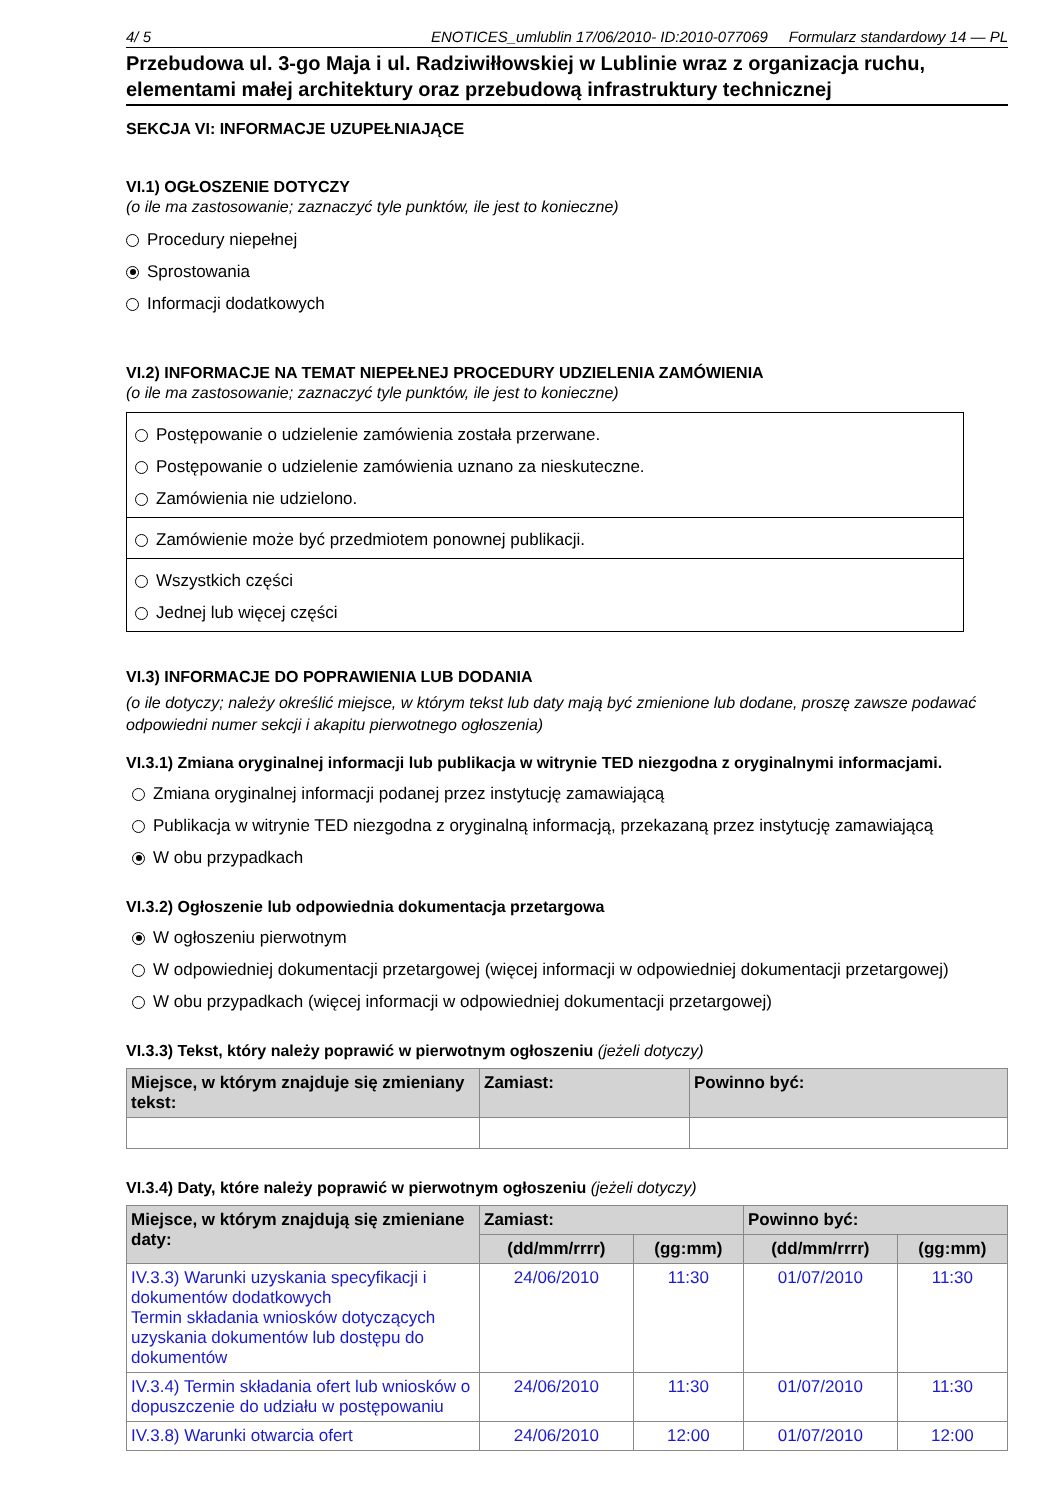4/ 5 ENOTICES_umlublin 17/06/2010- ID:2010-077069 Formularz standardowy 14 — PL
Przebudowa ul. 3-go Maja i ul. Radziwiłłowskiej w Lublinie wraz z organizacja ruchu, elementami małej architektury oraz przebudową infrastruktury technicznej
SEKCJA VI: INFORMACJE UZUPEŁNIAJĄCE
VI.1) OGŁOSZENIE DOTYCZY
(o ile ma zastosowanie; zaznaczyć tyle punktów, ile jest to konieczne)
Procedury niepełnej
Sprostowania
Informacji dodatkowych
VI.2) INFORMACJE NA TEMAT NIEPEŁNEJ PROCEDURY UDZIELENIA ZAMÓWIENIA
(o ile ma zastosowanie; zaznaczyć tyle punktów, ile jest to konieczne)
Postępowanie o udzielenie zamówienia została przerwane.
Postępowanie o udzielenie zamówienia uznano za nieskuteczne.
Zamówienia nie udzielono.
Zamówienie może być przedmiotem ponownej publikacji.
Wszystkich części
Jednej lub więcej części
VI.3) INFORMACJE DO POPRAWIENIA LUB DODANIA
(o ile dotyczy; należy określić miejsce, w którym tekst lub daty mają być zmienione lub dodane, proszę zawsze podawać odpowiedni numer sekcji i akapitu pierwotnego ogłoszenia)
VI.3.1) Zmiana oryginalnej informacji lub publikacja w witrynie TED niezgodna z oryginalnymi informacjami.
Zmiana oryginalnej informacji podanej przez instytucję zamawiającą
Publikacja w witrynie TED niezgodna z oryginalną informacją, przekazaną przez instytucję zamawiającą
W obu przypadkach
VI.3.2) Ogłoszenie lub odpowiednia dokumentacja przetargowa
W ogłoszeniu pierwotnym
W odpowiedniej dokumentacji przetargowej (więcej informacji w odpowiedniej dokumentacji przetargowej)
W obu przypadkach (więcej informacji w odpowiedniej dokumentacji przetargowej)
VI.3.3) Tekst, który należy poprawić w pierwotnym ogłoszeniu (jeżeli dotyczy)
| Miejsce, w którym znajduje się zmieniany tekst: | Zamiast: | Powinno być: |
| --- | --- | --- |
VI.3.4) Daty, które należy poprawić w pierwotnym ogłoszeniu (jeżeli dotyczy)
| Miejsce, w którym znajdują się zmieniane daty: | Zamiast: | | Powinno być: | |
| --- | --- | --- | --- | --- |
| | (dd/mm/rrrr) | (gg:mm) | (dd/mm/rrrr) | (gg:mm) |
| IV.3.3) Warunki uzyskania specyfikacji i dokumentów dodatkowych Termin składania wniosków dotyczących uzyskania dokumentów lub dostępu do dokumentów | 24/06/2010 | 11:30 | 01/07/2010 | 11:30 |
| IV.3.4) Termin składania ofert lub wniosków o dopuszczenie do udziału w postępowaniu | 24/06/2010 | 11:30 | 01/07/2010 | 11:30 |
| IV.3.8) Warunki otwarcia ofert | 24/06/2010 | 12:00 | 01/07/2010 | 12:00 |